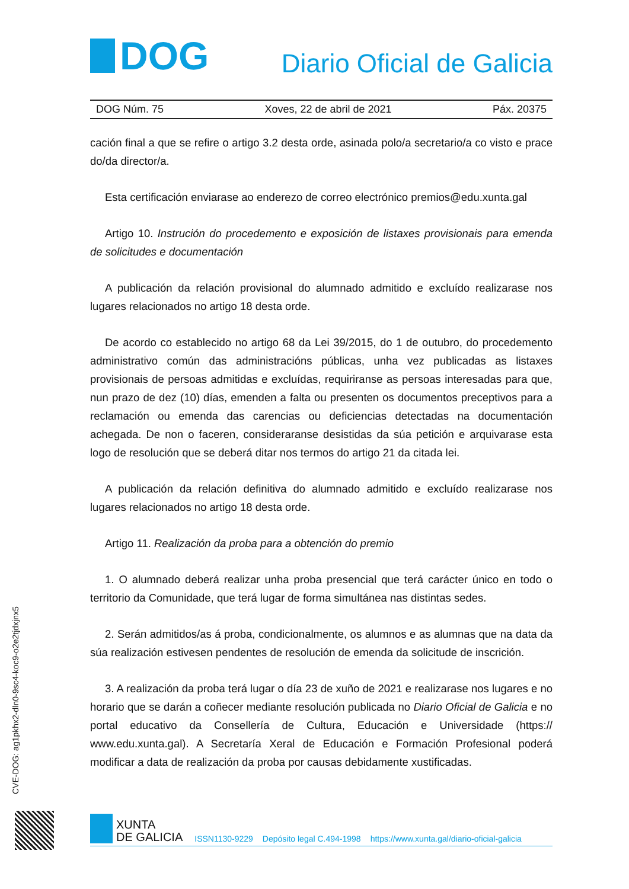DOG
Diario Oficial de Galicia
DOG Núm. 75 Xoves, 22 de abril de 2021 Páx. 20375
cación final a que se refire o artigo 3.2 desta orde, asinada polo/a secretario/a co visto e prace do/da director/a.
Esta certificación enviarase ao enderezo de correo electrónico premios@edu.xunta.gal
Artigo 10. Instrución do procedemento e exposición de listaxes provisionais para emenda de solicitudes e documentación
A publicación da relación provisional do alumnado admitido e excluído realizarase nos lugares relacionados no artigo 18 desta orde.
De acordo co establecido no artigo 68 da Lei 39/2015, do 1 de outubro, do procedemento administrativo común das administracións públicas, unha vez publicadas as listaxes provisionais de persoas admitidas e excluídas, requiriranse as persoas interesadas para que, nun prazo de dez (10) días, emenden a falta ou presenten os documentos preceptivos para a reclamación ou emenda das carencias ou deficiencias detectadas na documentación achegada. De non o faceren, consideraranse desistidas da súa petición e arquivarase esta logo de resolución que se deberá ditar nos termos do artigo 21 da citada lei.
A publicación da relación definitiva do alumnado admitido e excluído realizarase nos lugares relacionados no artigo 18 desta orde.
Artigo 11. Realización da proba para a obtención do premio
1. O alumnado deberá realizar unha proba presencial que terá carácter único en todo o territorio da Comunidade, que terá lugar de forma simultánea nas distintas sedes.
2. Serán admitidos/as á proba, condicionalmente, os alumnos e as alumnas que na data da súa realización estivesen pendentes de resolución de emenda da solicitude de inscrición.
3. A realización da proba terá lugar o día 23 de xuño de 2021 e realizarase nos lugares e no horario que se darán a coñecer mediante resolución publicada no Diario Oficial de Galicia e no portal educativo da Consellería de Cultura, Educación e Universidade (https:// www.edu.xunta.gal). A Secretaría Xeral de Educación e Formación Profesional poderá modificar a data de realización da proba por causas debidamente xustificadas.
CVE-DOG: ag1pkhx2-dln0-9sc4-koc9-o2e2tjdxjnx5
XUNTA
DE GALICIA
ISSN1130-9229 Depósito legal C.494-1998 https://www.xunta.gal/diario-oficial-galicia